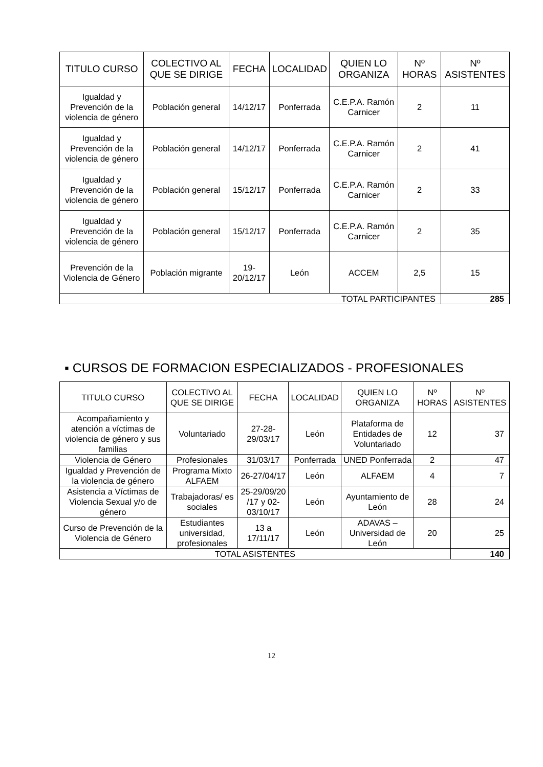| TITULO CURSO | COLECTIVO AL QUE SE DIRIGE | FECHA | LOCALIDAD | QUIEN LO ORGANIZA | Nº HORAS | Nº ASISTENTES |
| --- | --- | --- | --- | --- | --- | --- |
| Igualdad y Prevención de la violencia de género | Población general | 14/12/17 | Ponferrada | C.E.P.A. Ramón Carnicer | 2 | 11 |
| Igualdad y Prevención de la violencia de género | Población general | 14/12/17 | Ponferrada | C.E.P.A. Ramón Carnicer | 2 | 41 |
| Igualdad y Prevención de la violencia de género | Población general | 15/12/17 | Ponferrada | C.E.P.A. Ramón Carnicer | 2 | 33 |
| Igualdad y Prevención de la violencia de género | Población general | 15/12/17 | Ponferrada | C.E.P.A. Ramón Carnicer | 2 | 35 |
| Prevención de la Violencia de Género | Población migrante | 19-20/12/17 | León | ACCEM | 2,5 | 15 |
| TOTAL PARTICIPANTES | | | | | | 285 |
▪ CURSOS DE FORMACION ESPECIALIZADOS - PROFESIONALES
| TITULO CURSO | COLECTIVO AL QUE SE DIRIGE | FECHA | LOCALIDAD | QUIEN LO ORGANIZA | Nº HORAS | Nº ASISTENTES |
| --- | --- | --- | --- | --- | --- | --- |
| Acompañamiento y atención a víctimas de violencia de género y sus familias | Voluntariado | 27-28-29/03/17 | León | Plataforma de Entidades de Voluntariado | 12 | 37 |
| Violencia de Género | Profesionales | 31/03/17 | Ponferrada | UNED Ponferrada | 2 | 47 |
| Igualdad y Prevención de la violencia de género | Programa Mixto ALFAEM | 26-27/04/17 | León | ALFAEM | 4 | 7 |
| Asistencia a Víctimas de Violencia Sexual y/o de género | Trabajadoras/ es sociales | 25-29/09/20 /17 y 02-03/10/17 | León | Ayuntamiento de León | 28 | 24 |
| Curso de Prevención de la Violencia de Género | Estudiantes universidad, profesionales | 13 a 17/11/17 | León | ADAVAS – Universidad de León | 20 | 25 |
| TOTAL ASISTENTES | | | | | | 140 |
12